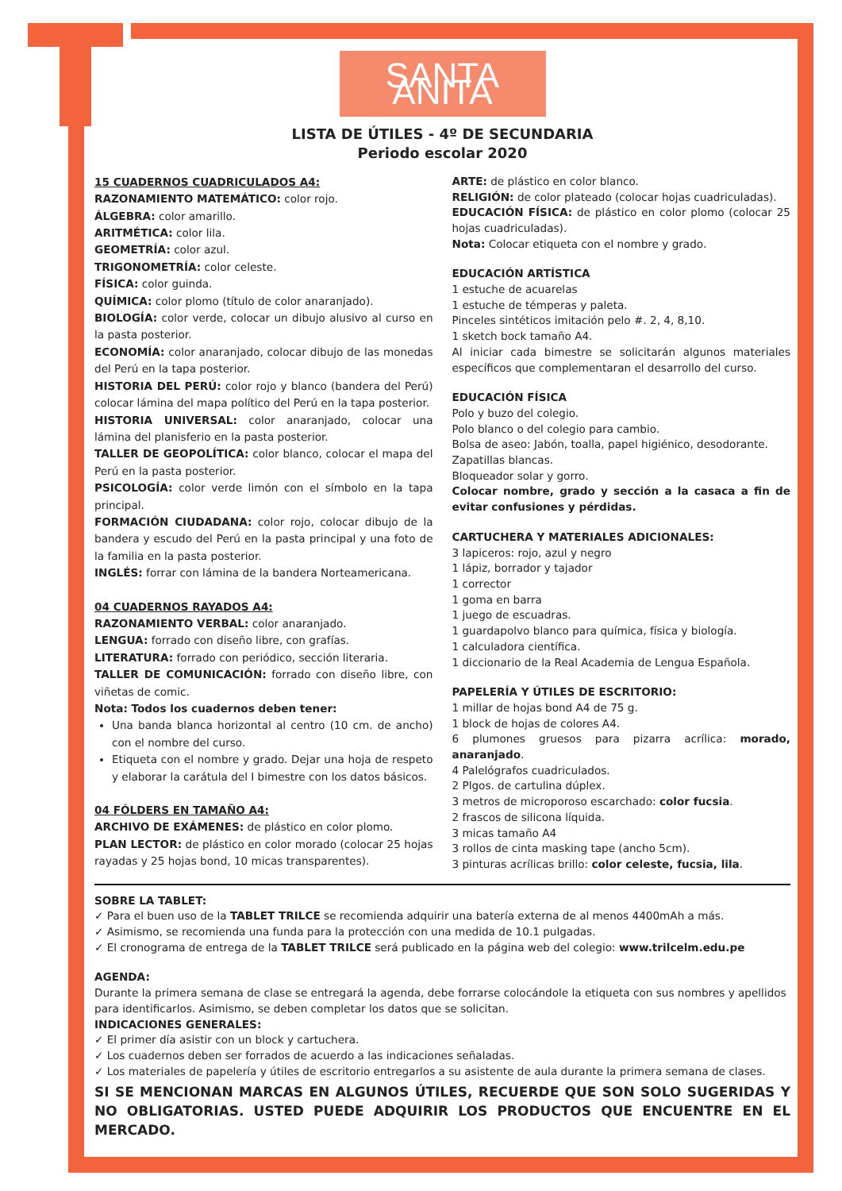SANTA ANITA
LISTA DE ÚTILES - 4º DE SECUNDARIA
Periodo escolar 2020
15 CUADERNOS CUADRICULADOS A4:
RAZONAMIENTO MATEMÁTICO: color rojo.
ÁLGEBRA: color amarillo.
ARITMÉTICA: color lila.
GEOMETRÍA: color azul.
TRIGONOMETRÍA: color celeste.
FÍSICA: color guinda.
QUÍMICA: color plomo (título de color anaranjado).
BIOLOGÍA: color verde, colocar un dibujo alusivo al curso en la pasta posterior.
ECONOMÍA: color anaranjado, colocar dibujo de las monedas del Perú en la tapa posterior.
HISTORIA DEL PERÚ: color rojo y blanco (bandera del Perú) colocar lámina del mapa político del Perú en la tapa posterior.
HISTORIA UNIVERSAL: color anaranjado, colocar una lámina del planisferio en la pasta posterior.
TALLER DE GEOPOLÍTICA: color blanco, colocar el mapa del Perú en la pasta posterior.
PSICOLOGÍA: color verde limón con el símbolo en la tapa principal.
FORMACIÓN CIUDADANA: color rojo, colocar dibujo de la bandera y escudo del Perú en la pasta principal y una foto de la familia en la pasta posterior.
INGLÉS: forrar con lámina de la bandera Norteamericana.
04 CUADERNOS RAYADOS A4:
RAZONAMIENTO VERBAL: color anaranjado.
LENGUA: forrado con diseño libre, con grafías.
LITERATURA: forrado con periódico, sección literaria.
TALLER DE COMUNICACIÓN: forrado con diseño libre, con viñetas de comic.
Nota: Todos los cuadernos deben tener:
Una banda blanca horizontal al centro (10 cm. de ancho) con el nombre del curso.
Etiqueta con el nombre y grado. Dejar una hoja de respeto y elaborar la carátula del I bimestre con los datos básicos.
04 FÓLDERS EN TAMAÑO A4:
ARCHIVO DE EXÁMENES: de plástico en color plomo.
PLAN LECTOR: de plástico en color morado (colocar 25 hojas rayadas y 25 hojas bond, 10 micas transparentes).
ARTE: de plástico en color blanco.
RELIGIÓN: de color plateado (colocar hojas cuadriculadas).
EDUCACIÓN FÍSICA: de plástico en color plomo (colocar 25 hojas cuadriculadas).
Nota: Colocar etiqueta con el nombre y grado.
EDUCACIÓN ARTÍSTICA
1 estuche de acuarelas
1 estuche de témperas y paleta.
Pinceles sintéticos imitación pelo #. 2, 4, 8,10.
1 sketch bock tamaño A4.
Al iniciar cada bimestre se solicitarán algunos materiales específicos que complementaran el desarrollo del curso.
EDUCACIÓN FÍSICA
Polo y buzo del colegio.
Polo blanco o del colegio para cambio.
Bolsa de aseo: Jabón, toalla, papel higiénico, desodorante.
Zapatillas blancas.
Bloqueador solar y gorro.
Colocar nombre, grado y sección a la casaca a fin de evitar confusiones y pérdidas.
CARTUCHERA Y MATERIALES ADICIONALES:
3 lapiceros: rojo, azul y negro
1 lápiz, borrador y tajador
1 corrector
1 goma en barra
1 juego de escuadras.
1 guardapolvo blanco para química, física y biología.
1 calculadora científica.
1 diccionario de la Real Academia de Lengua Española.
PAPELERÍA Y ÚTILES DE ESCRITORIO:
1 millar de hojas bond A4 de 75 g.
1 block de hojas de colores A4.
6 plumones gruesos para pizarra acrílica: morado, anaranjado.
4 Palelógrafos cuadriculados.
2 Plgos. de cartulina dúplex.
3 metros de microporoso escarchado: color fucsia.
2 frascos de silicona líquida.
3 micas tamaño A4
3 rollos de cinta masking tape (ancho 5cm).
3 pinturas acrílicas brillo: color celeste, fucsia, lila.
SOBRE LA TABLET:
✓ Para el buen uso de la TABLET TRILCE se recomienda adquirir una batería externa de al menos 4400mAh a más.
✓ Asimismo, se recomienda una funda para la protección con una medida de 10.1 pulgadas.
✓ El cronograma de entrega de la TABLET TRILCE será publicado en la página web del colegio: www.trilcelm.edu.pe
AGENDA:
Durante la primera semana de clase se entregará la agenda, debe forrarse colocándole la etiqueta con sus nombres y apellidos para identificarlos. Asimismo, se deben completar los datos que se solicitan.
INDICACIONES GENERALES:
✓ El primer día asistir con un block y cartuchera.
✓ Los cuadernos deben ser forrados de acuerdo a las indicaciones señaladas.
✓ Los materiales de papelería y útiles de escritorio entregarlos a su asistente de aula durante la primera semana de clases.
SI SE MENCIONAN MARCAS EN ALGUNOS ÚTILES, RECUERDE QUE SON SOLO SUGERIDAS Y NO OBLIGATORIAS. USTED PUEDE ADQUIRIR LOS PRODUCTOS QUE ENCUENTRE EN EL MERCADO.